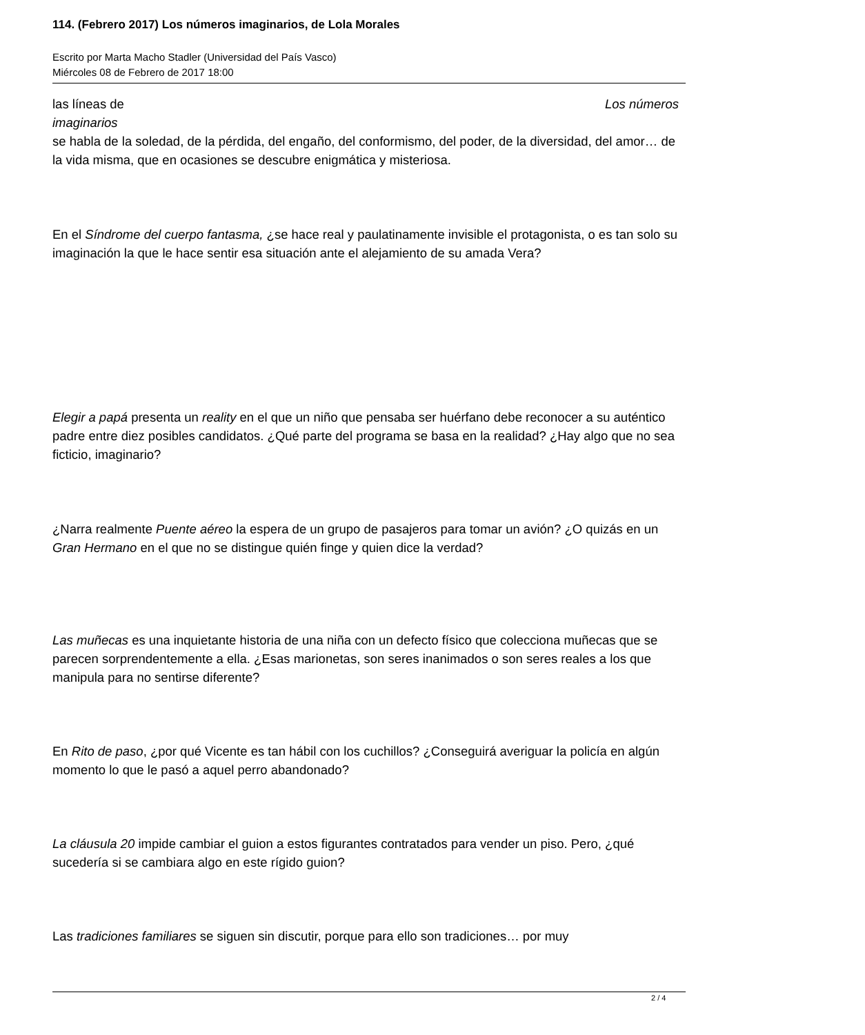114. (Febrero 2017) Los números imaginarios, de Lola Morales
Escrito por Marta Macho Stadler (Universidad del País Vasco)
Miércoles 08 de Febrero de 2017 18:00
las líneas de Los números
imaginarios
se habla de la soledad, de la pérdida, del engaño, del conformismo, del poder, de la diversidad, del amor… de la vida misma, que en ocasiones se descubre enigmática y misteriosa.
En el Síndrome del cuerpo fantasma, ¿se hace real y paulatinamente invisible el protagonista, o es tan solo su imaginación la que le hace sentir esa situación ante el alejamiento de su amada Vera?
Elegir a papá presenta un reality en el que un niño que pensaba ser huérfano debe reconocer a su auténtico padre entre diez posibles candidatos. ¿Qué parte del programa se basa en la realidad? ¿Hay algo que no sea ficticio, imaginario?
¿Narra realmente Puente aéreo la espera de un grupo de pasajeros para tomar un avión? ¿O quizás en un Gran Hermano en el que no se distingue quién finge y quien dice la verdad?
Las muñecas es una inquietante historia de una niña con un defecto físico que colecciona muñecas que se parecen sorprendentemente a ella. ¿Esas marionetas, son seres inanimados o son seres reales a los que manipula para no sentirse diferente?
En Rito de paso, ¿por qué Vicente es tan hábil con los cuchillos? ¿Conseguirá averiguar la policía en algún momento lo que le pasó a aquel perro abandonado?
La cláusula 20 impide cambiar el guion a estos figurantes contratados para vender un piso. Pero, ¿qué sucedería si se cambiara algo en este rígido guion?
Las tradiciones familiares se siguen sin discutir, porque para ello son tradiciones… por muy
2 / 4